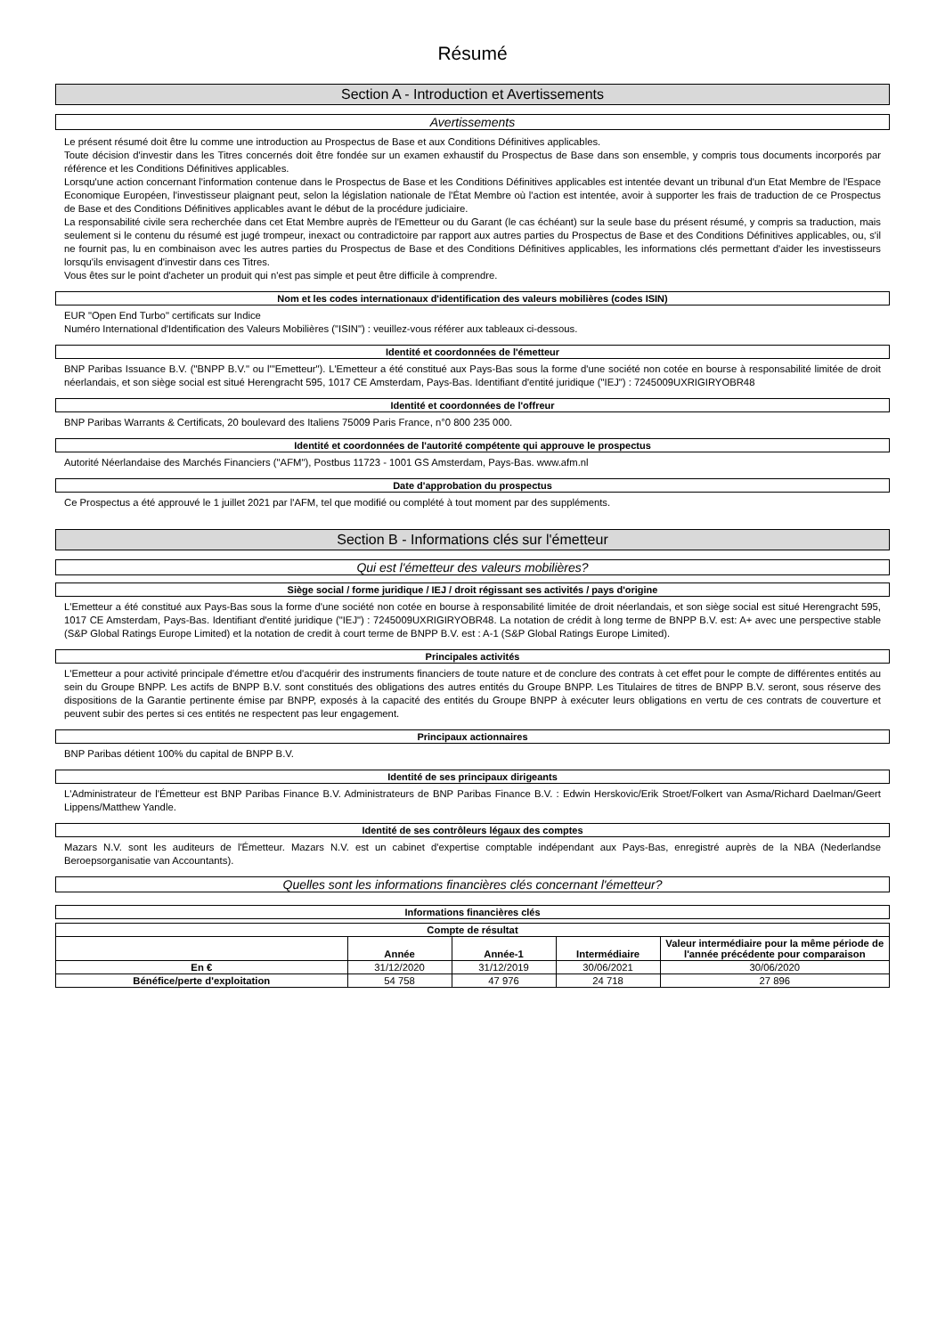Résumé
Section A - Introduction et Avertissements
Avertissements
Le présent résumé doit être lu comme une introduction au Prospectus de Base et aux Conditions Définitives applicables.
Toute décision d'investir dans les Titres concernés doit être fondée sur un examen exhaustif du Prospectus de Base dans son ensemble, y compris tous documents incorporés par référence et les Conditions Définitives applicables.
Lorsqu'une action concernant l'information contenue dans le Prospectus de Base et les Conditions Définitives applicables est intentée devant un tribunal d'un Etat Membre de l'Espace Economique Européen, l'investisseur plaignant peut, selon la législation nationale de l'État Membre où l'action est intentée, avoir à supporter les frais de traduction de ce Prospectus de Base et des Conditions Définitives applicables avant le début de la procédure judiciaire.
La responsabilité civile sera recherchée dans cet Etat Membre auprès de l'Emetteur ou du Garant (le cas échéant) sur la seule base du présent résumé, y compris sa traduction, mais seulement si le contenu du résumé est jugé trompeur, inexact ou contradictoire par rapport aux autres parties du Prospectus de Base et des Conditions Définitives applicables, ou, s'il ne fournit pas, lu en combinaison avec les autres parties du Prospectus de Base et des Conditions Définitives applicables, les informations clés permettant d'aider les investisseurs lorsqu'ils envisagent d'investir dans ces Titres.
Vous êtes sur le point d'acheter un produit qui n'est pas simple et peut être difficile à comprendre.
Nom et les codes internationaux d'identification des valeurs mobilières (codes ISIN)
EUR "Open End Turbo" certificats sur Indice
Numéro International d'Identification des Valeurs Mobilières ("ISIN") : veuillez-vous référer aux tableaux ci-dessous.
Identité et coordonnées de l'émetteur
BNP Paribas Issuance B.V. ("BNPP B.V." ou l'"Emetteur"). L'Emetteur a été constitué aux Pays-Bas sous la forme d'une société non cotée en bourse à responsabilité limitée de droit néerlandais, et son siège social est situé Herengracht 595, 1017 CE Amsterdam, Pays-Bas. Identifiant d'entité juridique ("IEJ") : 7245009UXRIGIRYOBR48
Identité et coordonnées de l'offreur
BNP Paribas Warrants & Certificats, 20 boulevard des Italiens 75009 Paris France, n°0 800 235 000.
Identité et coordonnées de l'autorité compétente qui approuve le prospectus
Autorité Néerlandaise des Marchés Financiers ("AFM"), Postbus 11723 - 1001 GS Amsterdam, Pays-Bas. www.afm.nl
Date d'approbation du prospectus
Ce Prospectus a été approuvé le 1 juillet 2021 par l'AFM, tel que modifié ou complété à tout moment par des suppléments.
Section B - Informations clés sur l'émetteur
Qui est l'émetteur des valeurs mobilières?
Siège social / forme juridique / IEJ / droit régissant ses activités / pays d'origine
L'Emetteur a été constitué aux Pays-Bas sous la forme d'une société non cotée en bourse à responsabilité limitée de droit néerlandais, et son siège social est situé Herengracht 595, 1017 CE Amsterdam, Pays-Bas. Identifiant d'entité juridique ("IEJ") : 7245009UXRIGIRYOBR48. La notation de crédit à long terme de BNPP B.V. est: A+ avec une perspective stable (S&P Global Ratings Europe Limited) et la notation de credit à court terme de BNPP B.V. est : A-1 (S&P Global Ratings Europe Limited).
Principales activités
L'Emetteur a pour activité principale d'émettre et/ou d'acquérir des instruments financiers de toute nature et de conclure des contrats à cet effet pour le compte de différentes entités au sein du Groupe BNPP. Les actifs de BNPP B.V. sont constitués des obligations des autres entités du Groupe BNPP. Les Titulaires de titres de BNPP B.V. seront, sous réserve des dispositions de la Garantie pertinente émise par BNPP, exposés à la capacité des entités du Groupe BNPP à exécuter leurs obligations en vertu de ces contrats de couverture et peuvent subir des pertes si ces entités ne respectent pas leur engagement.
Principaux actionnaires
BNP Paribas détient 100% du capital de BNPP B.V.
Identité de ses principaux dirigeants
L'Administrateur de l'Émetteur est BNP Paribas Finance B.V. Administrateurs de BNP Paribas Finance B.V. : Edwin Herskovic/Erik Stroet/Folkert van Asma/Richard Daelman/Geert Lippens/Matthew Yandle.
Identité de ses contrôleurs légaux des comptes
Mazars N.V. sont les auditeurs de l'Émetteur. Mazars N.V. est un cabinet d'expertise comptable indépendant aux Pays-Bas, enregistré auprès de la NBA (Nederlandse Beroepsorganisatie van Accountants).
Quelles sont les informations financières clés concernant l'émetteur?
Informations financières clés
| Compte de résultat | | | | |
| --- | --- | --- | --- | --- |
| | Année | Année-1 | Intermédiaire | Valeur intermédiaire pour la même période de l'année précédente pour comparaison |
| En € | 31/12/2020 | 31/12/2019 | 30/06/2021 | 30/06/2020 |
| Bénéfice/perte d'exploitation | 54 758 | 47 976 | 24 718 | 27 896 |